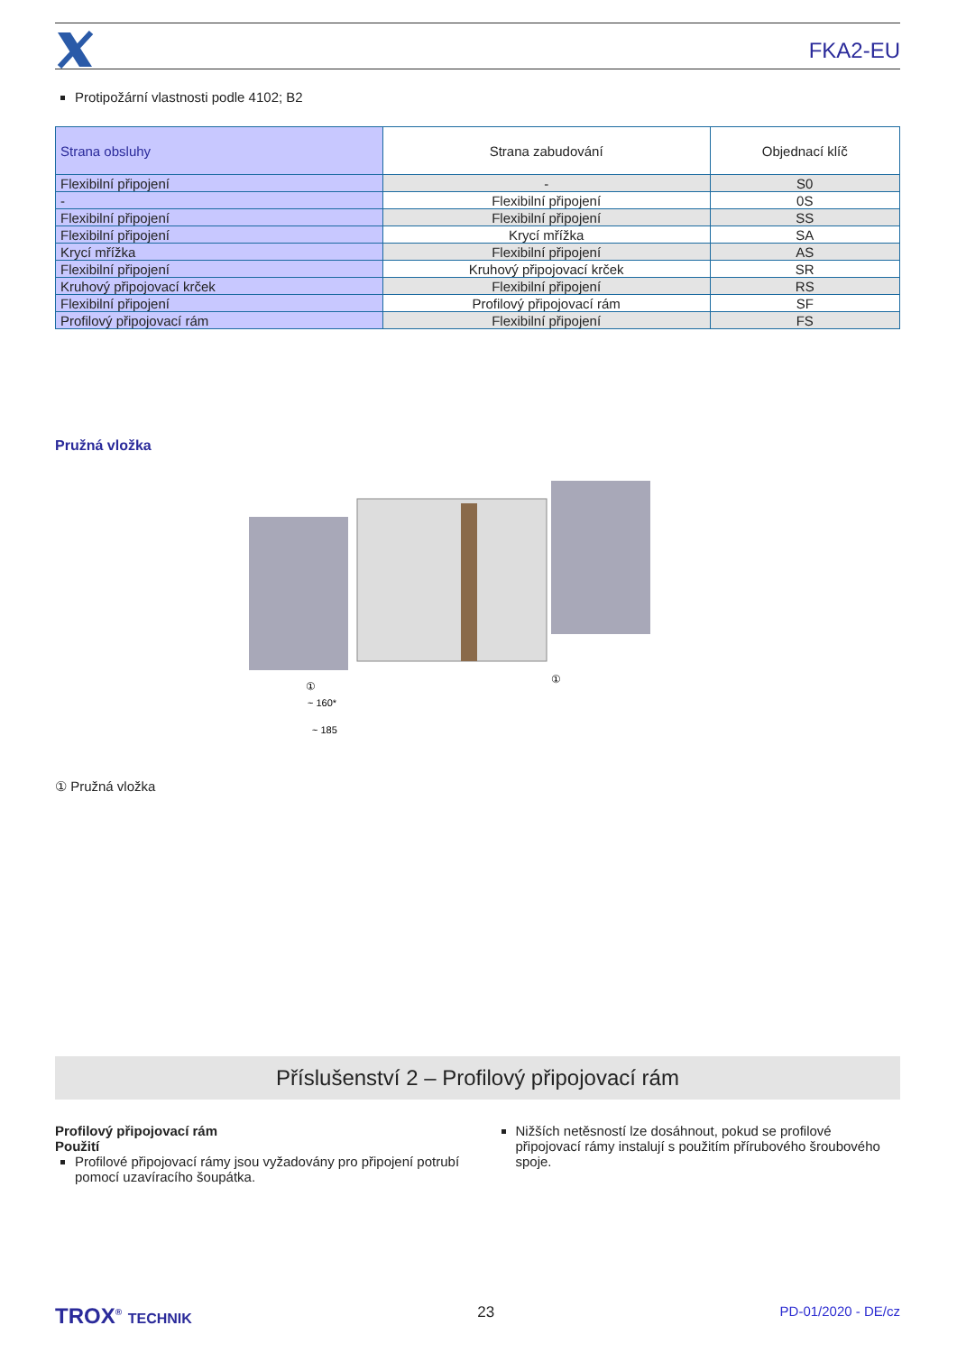FKA2-EU
Protipožární vlastnosti podle 4102; B2
| Strana obsluhy | Strana zabudování | Objednací klíč |
| --- | --- | --- |
| Flexibilní připojení | - | S0 |
| - | Flexibilní připojení | 0S |
| Flexibilní připojení | Flexibilní připojení | SS |
| Flexibilní připojení | Krycí mřížka | SA |
| Krycí mřížka | Flexibilní připojení | AS |
| Flexibilní připojení | Kruhový připojovací krček | SR |
| Kruhový připojovací krček | Flexibilní připojení | RS |
| Flexibilní připojení | Profilový připojovací rám | SF |
| Profilový připojovací rám | Flexibilní připojení | FS |
Pružná vložka
~ 160*
~ 185
①
①
① Pružná vložka
Příslušenství 2 – Profilový připojovací rám
Profilový připojovací rám
Použití
Profilové připojovací rámy jsou vyžadovány pro připojení potrubí pomocí uzavíracího šoupátka.
Nižších netěsností lze dosáhnout, pokud se profilové připojovací rámy instalují s použitím přírubového šroubového spoje.
TROX<sup>®</sup> TECHNIK 23 PD-01/2020 - DE/cz